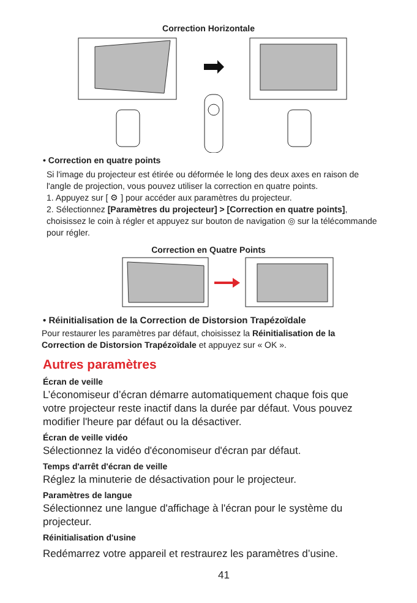Correction Horizontale
• Correction en quatre points
Si l'image du projecteur est étirée ou déformée le long des deux axes en raison de l'angle de projection, vous pouvez utiliser la correction en quatre points.
1. Appuyez sur [ ⚙ ] pour accéder aux paramètres du projecteur.
2. Sélectionnez [Paramètres du projecteur] > [Correction en quatre points], choisissez le coin à régler et appuyez sur bouton de navigation ◎ sur la télécommande pour régler.
Correction en Quatre Points
• Réinitialisation de la Correction de Distorsion Trapézoïdale
Pour restaurer les paramètres par défaut, choisissez la Réinitialisation de la Correction de Distorsion Trapézoïdale et appuyez sur « OK ».
Autres paramètres
Écran de veille
L’économiseur d’écran démarre automatiquement chaque fois que votre projecteur reste inactif dans la durée par défaut. Vous pouvez modifier l'heure par défaut ou la désactiver.
Écran de veille vidéo
Sélectionnez la vidéo d'économiseur d'écran par défaut.
Temps d'arrêt d'écran de veille
Réglez la minuterie de désactivation pour le projecteur.
Paramètres de langue
Sélectionnez une langue d'affichage à l'écran pour le système du projecteur.
Réinitialisation d'usine
Redémarrez votre appareil et restraurez les paramètres d’usine.
41